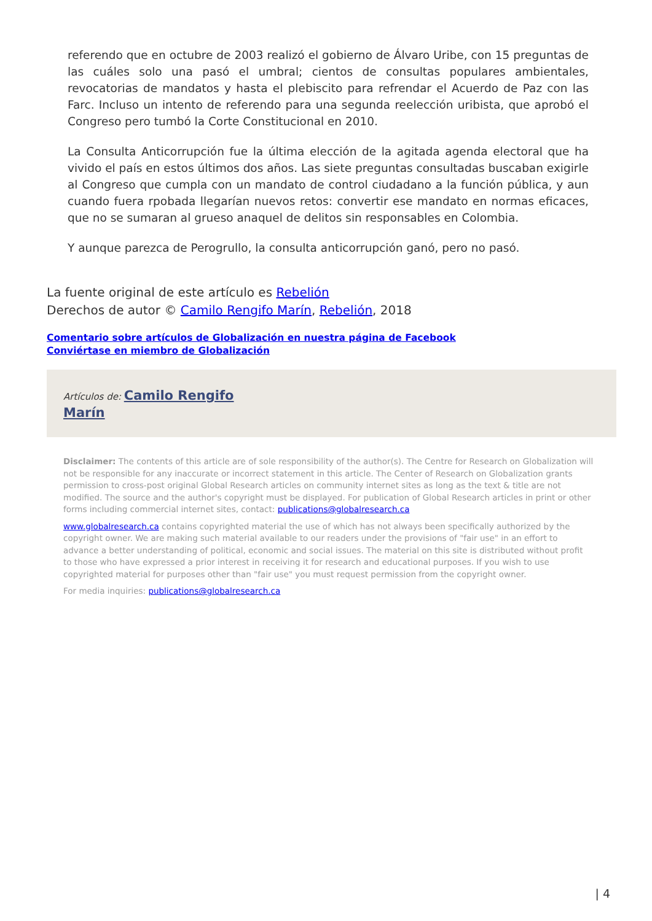referendo que en octubre de 2003 realizó el gobierno de Álvaro Uribe, con 15 preguntas de las cuáles solo una pasó el umbral; cientos de consultas populares ambientales, revocatorias de mandatos y hasta el plebiscito para refrendar el Acuerdo de Paz con las Farc. Incluso un intento de referendo para una segunda reelección uribista, que aprobó el Congreso pero tumbó la Corte Constitucional en 2010.
La Consulta Anticorrupción fue la última elección de la agitada agenda electoral que ha vivido el país en estos últimos dos años. Las siete preguntas consultadas buscaban exigirle al Congreso que cumpla con un mandato de control ciudadano a la función pública, y aun cuando fuera rpobada llegarían nuevos retos: convertir ese mandato en normas eficaces, que no se sumaran al grueso anaquel de delitos sin responsables en Colombia.
Y aunque parezca de Perogrullo, la consulta anticorrupción ganó, pero no pasó.
La fuente original de este artículo es Rebelión
Derechos de autor © Camilo Rengifo Marín, Rebelión, 2018
Comentario sobre artículos de Globalización en nuestra página de Facebook
Conviértase en miembro de Globalización
Artículos de: Camilo Rengifo
Marín
Disclaimer: The contents of this article are of sole responsibility of the author(s). The Centre for Research on Globalization will not be responsible for any inaccurate or incorrect statement in this article. The Center of Research on Globalization grants permission to cross-post original Global Research articles on community internet sites as long as the text & title are not modified. The source and the author's copyright must be displayed. For publication of Global Research articles in print or other forms including commercial internet sites, contact: publications@globalresearch.ca
www.globalresearch.ca contains copyrighted material the use of which has not always been specifically authorized by the copyright owner. We are making such material available to our readers under the provisions of "fair use" in an effort to advance a better understanding of political, economic and social issues. The material on this site is distributed without profit to those who have expressed a prior interest in receiving it for research and educational purposes. If you wish to use copyrighted material for purposes other than "fair use" you must request permission from the copyright owner.
For media inquiries: publications@globalresearch.ca
| 4